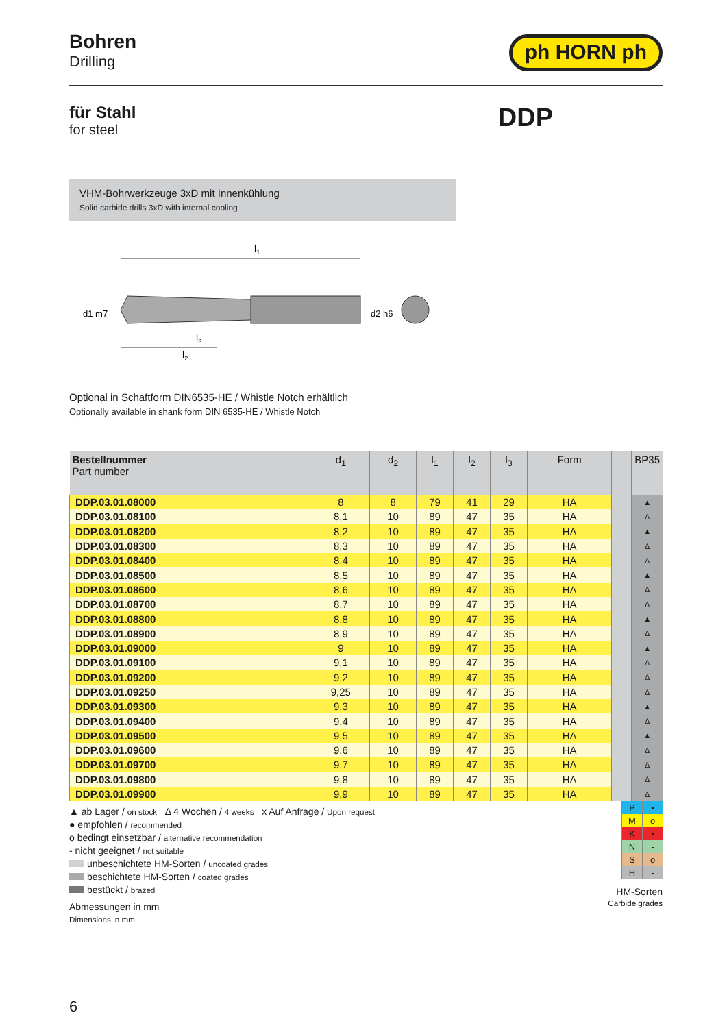Bohren
Drilling
ph HORN ph
für Stahl
for steel
DDP
VHM-Bohrwerkzeuge 3xD mit Innenkühlung
Solid carbide drills 3xD with internal cooling
l1
l3
l2
d1 m7
d2 h6
Optional in Schaftform DIN6535-HE / Whistle Notch erhältlich
Optionally available in shank form DIN 6535-HE / Whistle Notch
| Bestellnummer Part number | d<sub>1</sub> | d<sub>2</sub> | l<sub>1</sub> | l<sub>2</sub> | l<sub>3</sub> | Form | | BP35 |
| --- | --- | --- | --- | --- | --- | --- | --- | --- |
| DDP.03.01.08000 | 8 | 8 | 79 | 41 | 29 | HA | | ▲ |
| DDP.03.01.08100 | 8,1 | 10 | 89 | 47 | 35 | HA | | Δ |
| DDP.03.01.08200 | 8,2 | 10 | 89 | 47 | 35 | HA | | ▲ |
| DDP.03.01.08300 | 8,3 | 10 | 89 | 47 | 35 | HA | | Δ |
| DDP.03.01.08400 | 8,4 | 10 | 89 | 47 | 35 | HA | | Δ |
| DDP.03.01.08500 | 8,5 | 10 | 89 | 47 | 35 | HA | | ▲ |
| DDP.03.01.08600 | 8,6 | 10 | 89 | 47 | 35 | HA | | Δ |
| DDP.03.01.08700 | 8,7 | 10 | 89 | 47 | 35 | HA | | Δ |
| DDP.03.01.08800 | 8,8 | 10 | 89 | 47 | 35 | HA | | ▲ |
| DDP.03.01.08900 | 8,9 | 10 | 89 | 47 | 35 | HA | | Δ |
| DDP.03.01.09000 | 9 | 10 | 89 | 47 | 35 | HA | | ▲ |
| DDP.03.01.09100 | 9,1 | 10 | 89 | 47 | 35 | HA | | Δ |
| DDP.03.01.09200 | 9,2 | 10 | 89 | 47 | 35 | HA | | Δ |
| DDP.03.01.09250 | 9,25 | 10 | 89 | 47 | 35 | HA | | Δ |
| DDP.03.01.09300 | 9,3 | 10 | 89 | 47 | 35 | HA | | ▲ |
| DDP.03.01.09400 | 9,4 | 10 | 89 | 47 | 35 | HA | | Δ |
| DDP.03.01.09500 | 9,5 | 10 | 89 | 47 | 35 | HA | | ▲ |
| DDP.03.01.09600 | 9,6 | 10 | 89 | 47 | 35 | HA | | Δ |
| DDP.03.01.09700 | 9,7 | 10 | 89 | 47 | 35 | HA | | Δ |
| DDP.03.01.09800 | 9,8 | 10 | 89 | 47 | 35 | HA | | Δ |
| DDP.03.01.09900 | 9,9 | 10 | 89 | 47 | 35 | HA | | Δ |
▲ ab Lager / on stock Δ 4 Wochen / 4 weeks x Auf Anfrage / Upon request
● empfohlen / recommended
o bedingt einsetzbar / alternative recommendation
- nicht geeignet / not suitable
unbeschichtete HM-Sorten / uncoated grades
beschichtete HM-Sorten / coated grades
bestückt / brazed
Abmessungen in mm
Dimensions in mm
| P | • |
| M | o |
| K | • |
| N | - |
| S | o |
| H | - |
HM-Sorten
Carbide grades
6